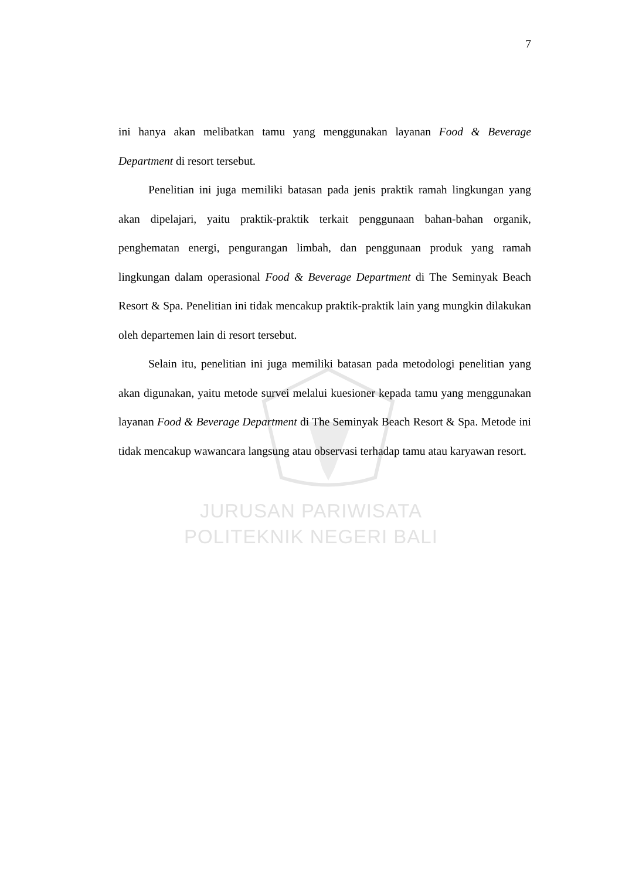7
ini hanya akan melibatkan tamu yang menggunakan layanan Food & Beverage Department di resort tersebut.
Penelitian ini juga memiliki batasan pada jenis praktik ramah lingkungan yang akan dipelajari, yaitu praktik-praktik terkait penggunaan bahan-bahan organik, penghematan energi, pengurangan limbah, dan penggunaan produk yang ramah lingkungan dalam operasional Food & Beverage Department di The Seminyak Beach Resort & Spa. Penelitian ini tidak mencakup praktik-praktik lain yang mungkin dilakukan oleh departemen lain di resort tersebut.
Selain itu, penelitian ini juga memiliki batasan pada metodologi penelitian yang akan digunakan, yaitu metode survei melalui kuesioner kepada tamu yang menggunakan layanan Food & Beverage Department di The Seminyak Beach Resort & Spa. Metode ini tidak mencakup wawancara langsung atau observasi terhadap tamu atau karyawan resort.
JURUSAN PARIWISATA
POLITEKNIK NEGERI BALI